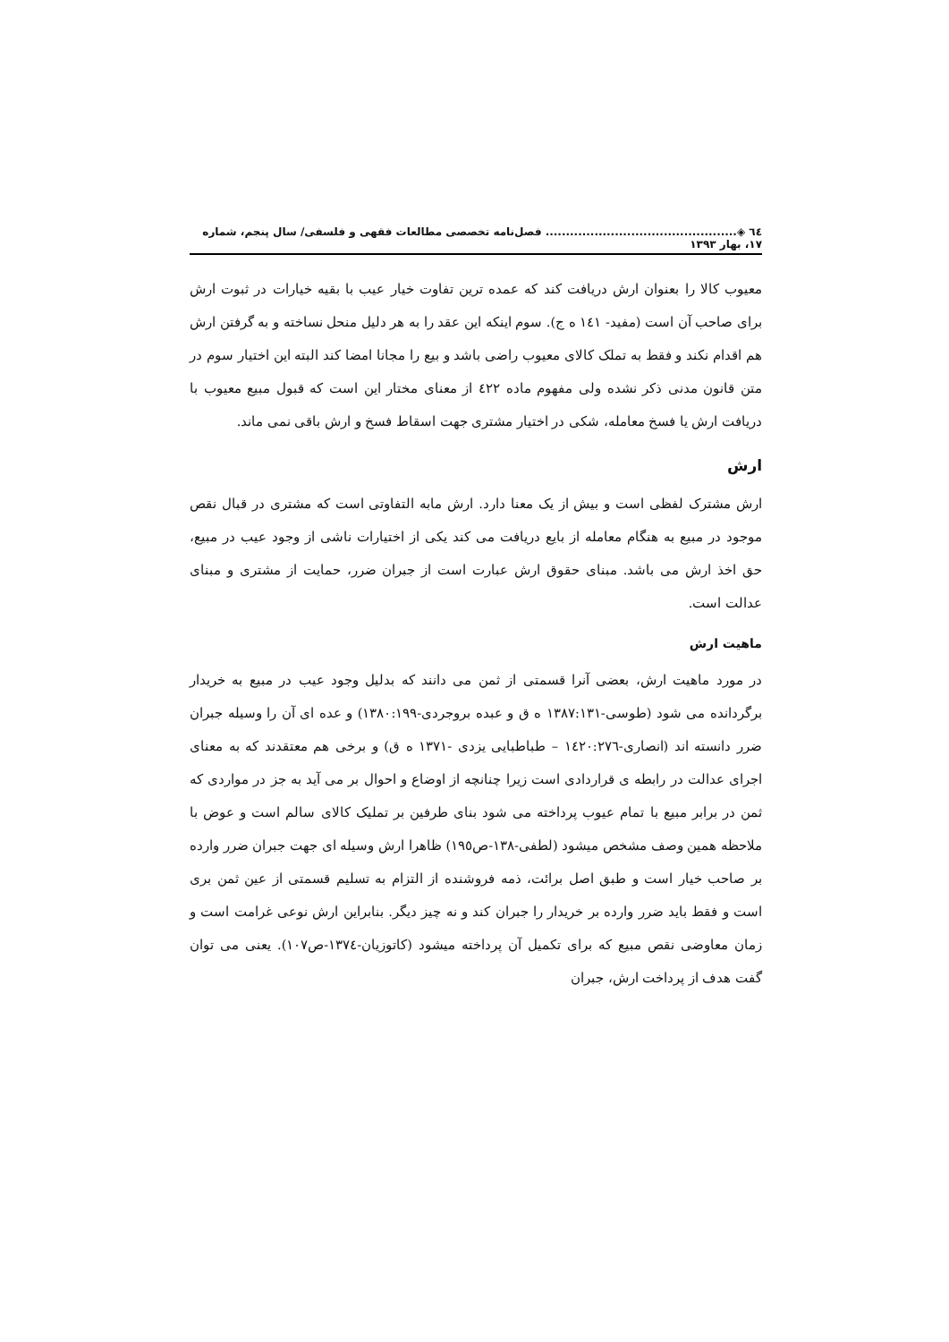٦٤ ◈............................................... فصل‌نامه تخصصی مطالعات فقهی و فلسفی/ سال پنجم، شماره ١٧، بهار ١٣٩٣
معیوب کالا را بعنوان ارش دریافت کند که عمده ترین تفاوت خیار عیب با بقیه خیارات در ثبوت ارش برای صاحب آن است (مفید- ١٤١ ه ج). سوم اینکه این عقد را به هر دلیل منحل نساخته و به گرفتن ارش هم اقدام نکند و فقط به تملک کالای معیوب راضی باشد و بیع را مجانا امضا کند البته این اختیار سوم در متن قانون مدنی ذکر نشده ولی مفهوم ماده ٤٢٢ از معنای مختار این است که قبول مبیع معیوب با دریافت ارش یا فسخ معامله، شکی در اختیار مشتری جهت اسقاط فسخ و ارش باقی نمی ماند.
ارش
ارش مشترک لفظی است و بیش از یک معنا دارد. ارش مابه التفاوتی است که مشتری در قبال نقص موجود در مبیع به هنگام معامله از بایع دریافت می کند یکی از اختیارات ناشی از وجود عیب در مبیع، حق اخذ ارش می باشد. مبنای حقوق ارش عبارت است از جبران ضرر، حمایت از مشتری و مبنای عدالت است.
ماهیت ارش
در مورد ماهیت ارش، بعضی آنرا قسمتی از ثمن می دانند که بدلیل وجود عیب در مبیع به خریدار برگردانده می شود (طوسی-١٣٨٧:١٣١ ه ق و عبده بروجردی-١٣٨٠:١٩٩) و عده ای آن را وسیله جبران ضرر دانسته اند (انصاری-١٤٢٠:٢٧٦ – طباطبایی یزدی -١٣٧١ ه ق) و برخی هم معتقدند که به معنای اجرای عدالت در رابطه ی قراردادی است زیرا چنانچه از اوضاع و احوال بر می آید به جز در مواردی که ثمن در برابر مبیع با تمام عیوب پرداخته می شود بنای طرفین بر تملیک کالای سالم است و عوض با ملاحظه همین وصف مشخص میشود (لطفی-١٣٨-ص١٩٥) ظاهرا ارش وسیله ای جهت جبران ضرر وارده بر صاحب خیار است و طبق اصل برائت، ذمه فروشنده از التزام به تسلیم قسمتی از عین ثمن بری است و فقط باید ضرر وارده بر خریدار را جبران کند و نه چیز دیگر. بنابراین ارش نوعی غرامت است و زمان معاوضی نقص مبیع که برای تکمیل آن پرداخته میشود (کاتوزیان-١٣٧٤-ص١٠٧). یعنی می توان گفت هدف از پرداخت ارش، جبران